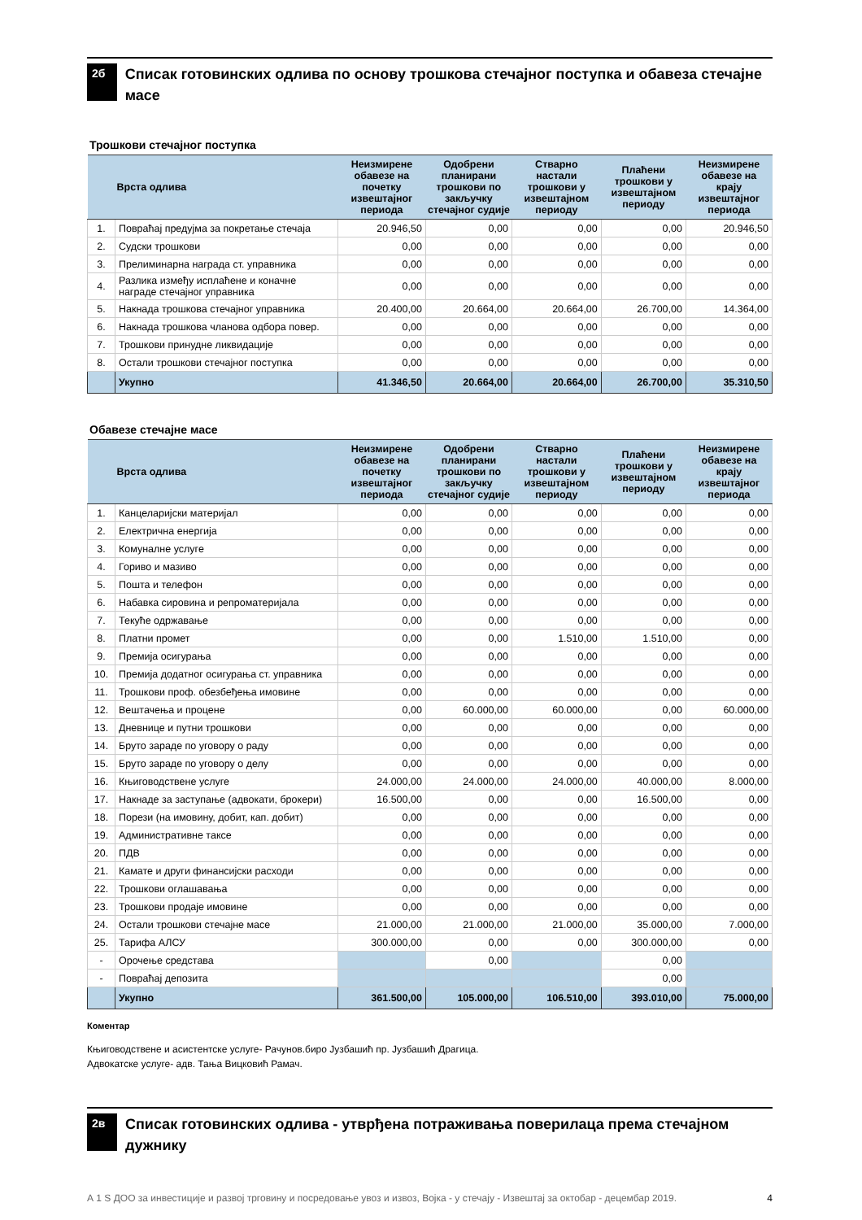2б
Списак готовинских одлива по основу трошкова стечајног поступка и обавеза стечајне масе
Трошкови стечајног поступка
| | Врста одлива | Неизмирене обавезе на почетку извештајног периода | Одобрени планирани трошкови по закључку стечајног судије | Стварно настали трошкови у извештајном периоду | Плаћени трошкови у извештајном периоду | Неизмирене обавезе на крају извештајног периода |
| --- | --- | --- | --- | --- | --- | --- |
| 1. | Повраћај предујма за покретање стечаја | 20.946,50 | 0,00 | 0,00 | 0,00 | 20.946,50 |
| 2. | Судски трошкови | 0,00 | 0,00 | 0,00 | 0,00 | 0,00 |
| 3. | Прелиминарна награда ст. управника | 0,00 | 0,00 | 0,00 | 0,00 | 0,00 |
| 4. | Разлика између исплаћене и коначне награде стечајног управника | 0,00 | 0,00 | 0,00 | 0,00 | 0,00 |
| 5. | Накнада трошкова стечајног управника | 20.400,00 | 20.664,00 | 20.664,00 | 26.700,00 | 14.364,00 |
| 6. | Накнада трошкова чланова одбора повер. | 0,00 | 0,00 | 0,00 | 0,00 | 0,00 |
| 7. | Трошкови принудне ликвидације | 0,00 | 0,00 | 0,00 | 0,00 | 0,00 |
| 8. | Остали трошкови стечајног поступка | 0,00 | 0,00 | 0,00 | 0,00 | 0,00 |
| | Укупно | 41.346,50 | 20.664,00 | 20.664,00 | 26.700,00 | 35.310,50 |
Обавезе стечајне масе
| | Врста одлива | Неизмирене обавезе на почетку извештајног периода | Одобрени планирани трошкови по закључку стечајног судије | Стварно настали трошкови у извештајном периоду | Плаћени трошкови у извештајном периоду | Неизмирене обавезе на крају извештајног периода |
| --- | --- | --- | --- | --- | --- | --- |
| 1. | Канцеларијски материјал | 0,00 | 0,00 | 0,00 | 0,00 | 0,00 |
| 2. | Електрична енергија | 0,00 | 0,00 | 0,00 | 0,00 | 0,00 |
| 3. | Комуналне услуге | 0,00 | 0,00 | 0,00 | 0,00 | 0,00 |
| 4. | Гориво и мазиво | 0,00 | 0,00 | 0,00 | 0,00 | 0,00 |
| 5. | Пошта и телефон | 0,00 | 0,00 | 0,00 | 0,00 | 0,00 |
| 6. | Набавка сировина и репроматеријала | 0,00 | 0,00 | 0,00 | 0,00 | 0,00 |
| 7. | Текуће одржавање | 0,00 | 0,00 | 0,00 | 0,00 | 0,00 |
| 8. | Платни промет | 0,00 | 0,00 | 1.510,00 | 1.510,00 | 0,00 |
| 9. | Премија осигурања | 0,00 | 0,00 | 0,00 | 0,00 | 0,00 |
| 10. | Премија додатног осигурања ст. управника | 0,00 | 0,00 | 0,00 | 0,00 | 0,00 |
| 11. | Трошкови проф. обезбеђења имовине | 0,00 | 0,00 | 0,00 | 0,00 | 0,00 |
| 12. | Вештачења и процене | 0,00 | 60.000,00 | 60.000,00 | 0,00 | 60.000,00 |
| 13. | Дневнице и путни трошкови | 0,00 | 0,00 | 0,00 | 0,00 | 0,00 |
| 14. | Бруто зараде по уговору о раду | 0,00 | 0,00 | 0,00 | 0,00 | 0,00 |
| 15. | Бруто зараде по уговору о делу | 0,00 | 0,00 | 0,00 | 0,00 | 0,00 |
| 16. | Књиговодствене услуге | 24.000,00 | 24.000,00 | 24.000,00 | 40.000,00 | 8.000,00 |
| 17. | Накнаде за заступање (адвокати, брокери) | 16.500,00 | 0,00 | 0,00 | 16.500,00 | 0,00 |
| 18. | Порези (на имовину, добит, кап. добит) | 0,00 | 0,00 | 0,00 | 0,00 | 0,00 |
| 19. | Административне таксе | 0,00 | 0,00 | 0,00 | 0,00 | 0,00 |
| 20. | ПДВ | 0,00 | 0,00 | 0,00 | 0,00 | 0,00 |
| 21. | Камате и други финансијски расходи | 0,00 | 0,00 | 0,00 | 0,00 | 0,00 |
| 22. | Трошкови оглашавања | 0,00 | 0,00 | 0,00 | 0,00 | 0,00 |
| 23. | Трошкови продаје имовине | 0,00 | 0,00 | 0,00 | 0,00 | 0,00 |
| 24. | Остали трошкови стечајне масе | 21.000,00 | 21.000,00 | 21.000,00 | 35.000,00 | 7.000,00 |
| 25. | Тарифа АЛСУ | 300.000,00 | 0,00 | 0,00 | 300.000,00 | 0,00 |
| - | Орочење средстава | | 0,00 | | 0,00 | |
| - | Повраћај депозита | | | | 0,00 | |
| | Укупно | 361.500,00 | 105.000,00 | 106.510,00 | 393.010,00 | 75.000,00 |
Коментар
Књиговодствене и асистентске услуге- Рачунов.биро Јузбашић пр. Јузбашић Драгица.
Адвокатске услуге- адв. Тања Вицковић Рамач.
2в
Списак готовинских одлива - утврђена потраживања поверилаца према стечајном дужнику
А 1 S ДОО за инвестиције и развој трговину и посредовање увоз и извоз, Војка - у стечају - Извештај за октобар - децембар 2019. 4